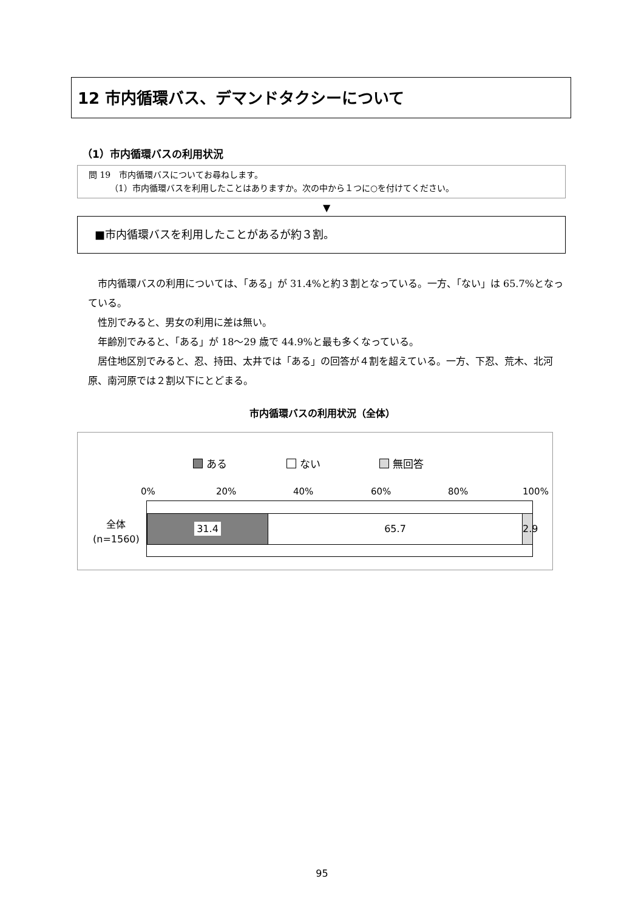12 市内循環バス、デマンドタクシーについて
（1）市内循環バスの利用状況
問 19　市内循環バスについてお尋ねします。
　　　（1）市内循環バスを利用したことはありますか。次の中から１つに○を付けてください。
▼
■市内循環バスを利用したことがあるが約３割。
市内循環バスの利用については、「ある」が 31.4%と約３割となっている。一方、「ない」は 65.7%となっている。
性別でみると、男女の利用に差は無い。
年齢別でみると、「ある」が 18～29 歳で 44.9%と最も多くなっている。
居住地区別でみると、忍、持田、太井では「ある」の回答が４割を超えている。一方、下忍、荒木、北河原、南河原では２割以下にとどまる。
市内循環バスの利用状況（全体）
ある ない 無回答
0% 20% 40% 60% 80% 100%
全体
(n=1560)
31.4 65.7
2.9
95